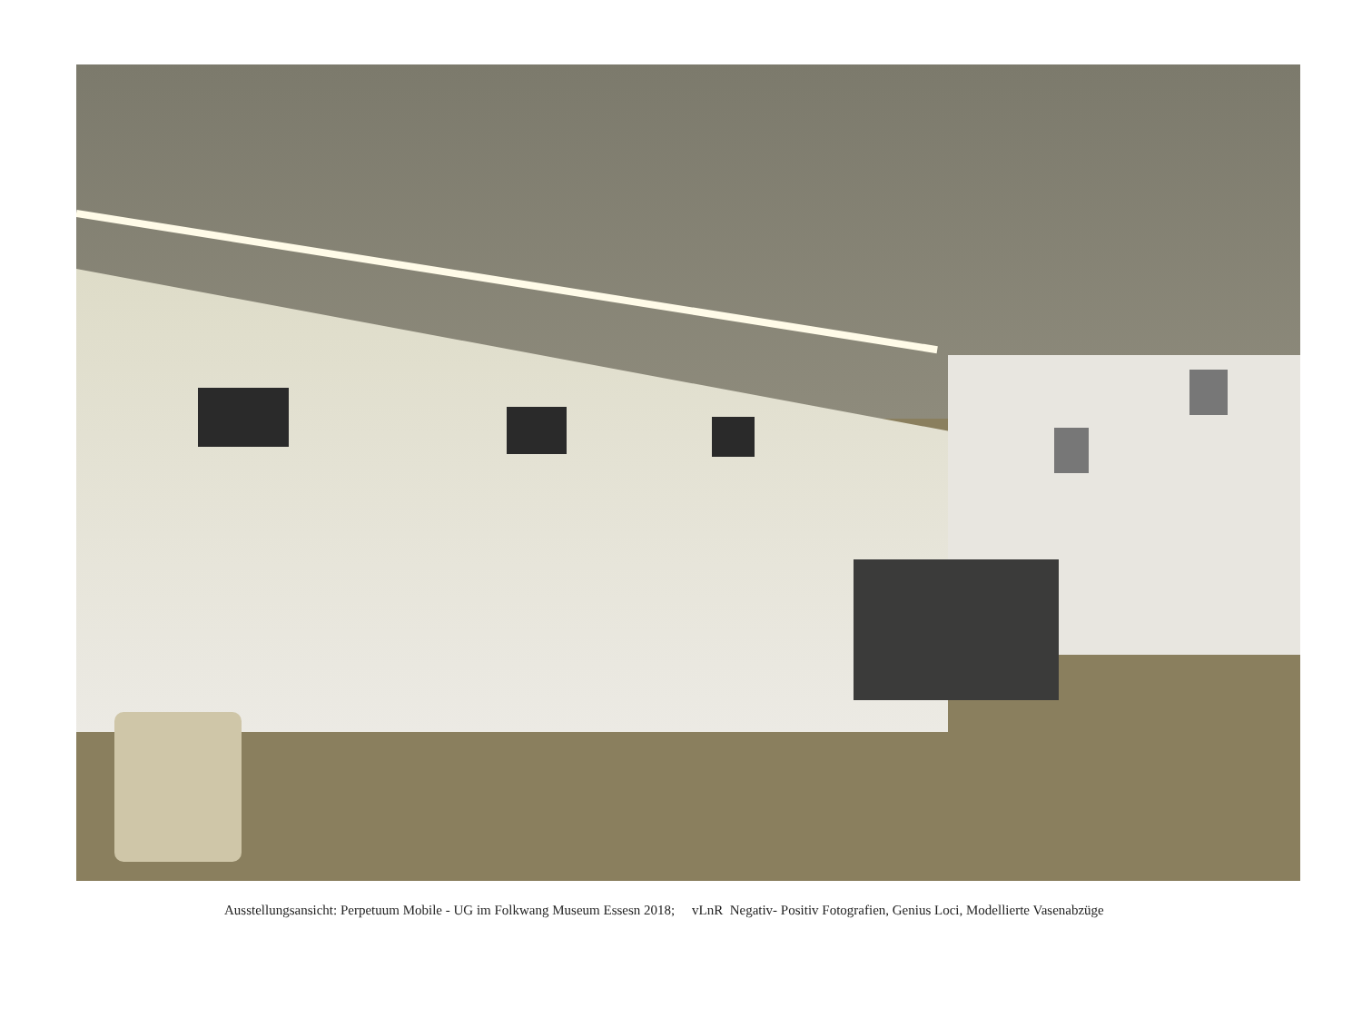Ausstellungsansicht: Perpetuum Mobile - UG im Folkwang Museum Essesn 2018; vLnR Negativ- Positiv Fotografien, Genius Loci, Modellierte Vasenabzüge